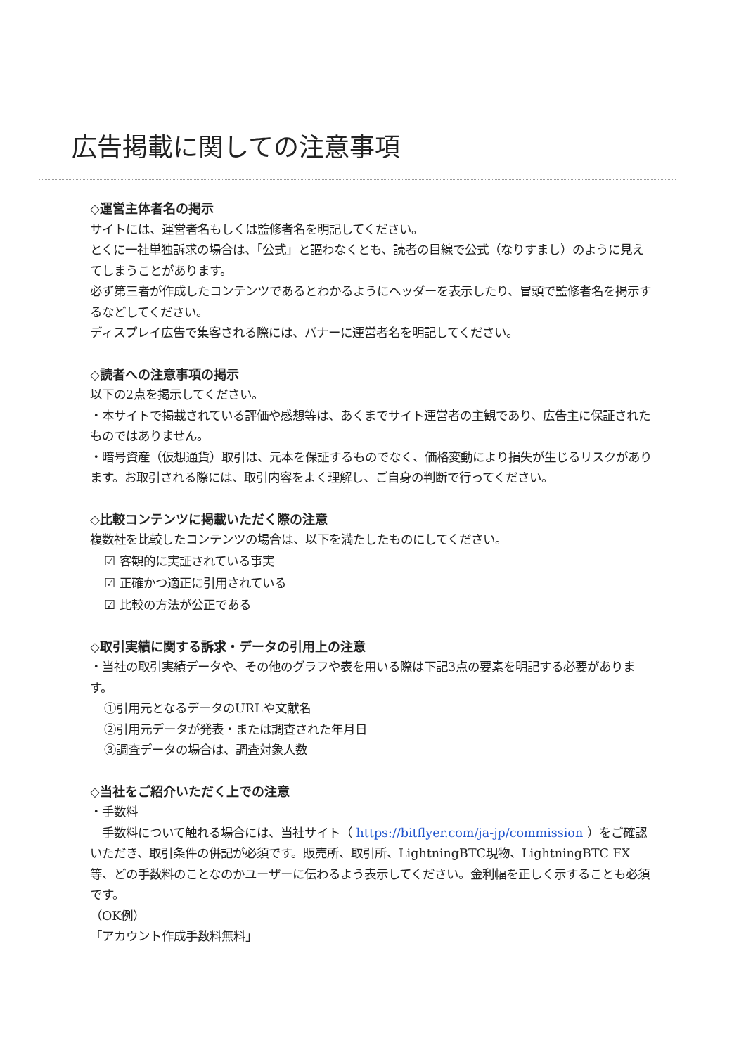広告掲載に関しての注意事項
◇運営主体者名の掲示
サイトには、運営者名もしくは監修者名を明記してください。
とくに一社単独訴求の場合は、「公式」と謳わなくとも、読者の目線で公式（なりすまし）のように見えてしまうことがあります。
必ず第三者が作成したコンテンツであるとわかるようにヘッダーを表示したり、冒頭で監修者名を掲示するなどしてください。
ディスプレイ広告で集客される際には、バナーに運営者名を明記してください。
◇読者への注意事項の掲示
以下の2点を掲示してください。
・本サイトで掲載されている評価や感想等は、あくまでサイト運営者の主観であり、広告主に保証されたものではありません。
・暗号資産（仮想通貨）取引は、元本を保証するものでなく、価格変動により損失が生じるリスクがあります。お取引される際には、取引内容をよく理解し、ご自身の判断で行ってください。
◇比較コンテンツに掲載いただく際の注意
複数社を比較したコンテンツの場合は、以下を満たしたものにしてください。
☑ 客観的に実証されている事実
☑ 正確かつ適正に引用されている
☑ 比較の方法が公正である
◇取引実績に関する訴求・データの引用上の注意
・当社の取引実績データや、その他のグラフや表を用いる際は下記3点の要素を明記する必要があります。
①引用元となるデータのURLや文献名
②引用元データが発表・または調査された年月日
③調査データの場合は、調査対象人数
◇当社をご紹介いただく上での注意
・手数料
　手数料について触れる場合には、当社サイト（ https://bitflyer.com/ja-jp/commission ）をご確認いただき、取引条件の併記が必須です。販売所、取引所、LightningBTC現物、LightningBTC FX等、どの手数料のことなのかユーザーに伝わるよう表示してください。金利幅を正しく示することも必須です。
（OK例）
「アカウント作成手数料無料」